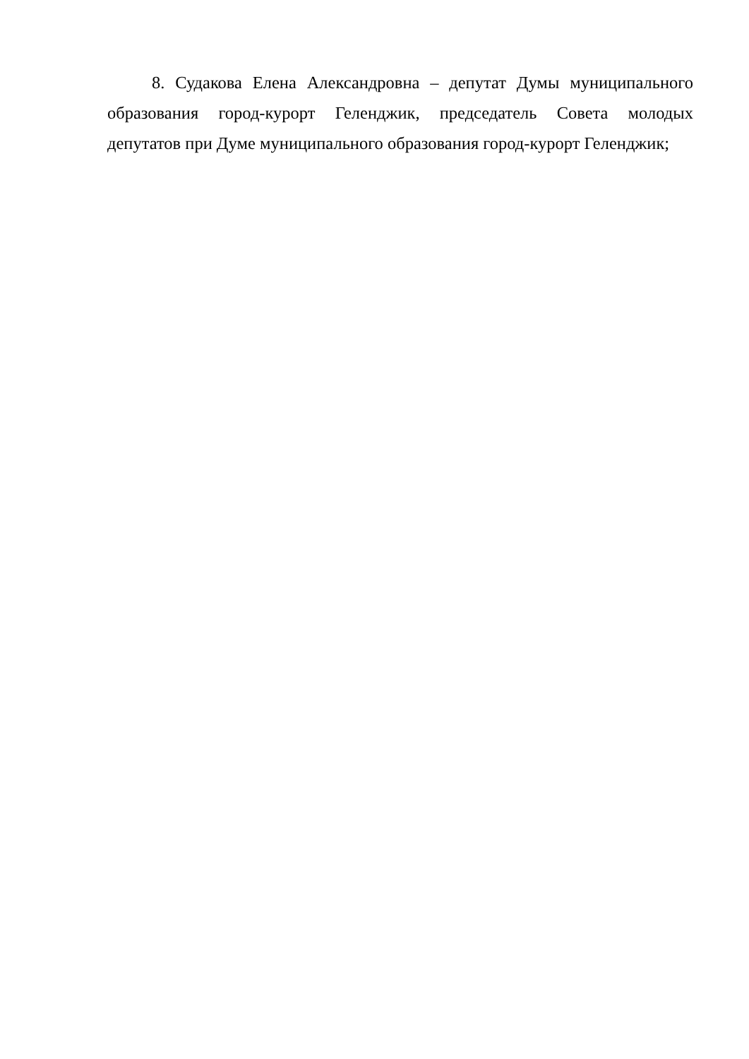8. Судакова Елена Александровна – депутат Думы муниципального образования город-курорт Геленджик, председатель Совета молодых депутатов при Думе муниципального образования город-курорт Геленджик;